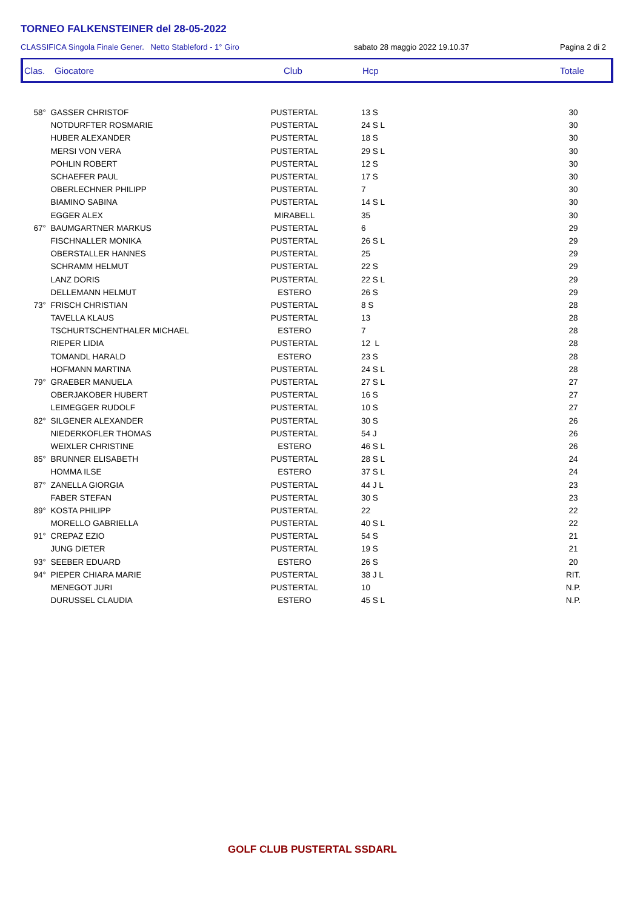TORNEO FALKENSTEINER del 28-05-2022
CLASSIFICA Singola Finale Gener. Netto Stableford - 1° Giro sabato 28 maggio 2022 19.10.37 Pagina 2 di 2
Clas. Giocatore Club Hcp Totale
| 58° | GASSER CHRISTOF | PUSTERTAL | 13 S | 30 |
| | NOTDURFTER ROSMARIE | PUSTERTAL | 24 S L | 30 |
| | HUBER ALEXANDER | PUSTERTAL | 18 S | 30 |
| | MERSI VON VERA | PUSTERTAL | 29 S L | 30 |
| | POHLIN ROBERT | PUSTERTAL | 12 S | 30 |
| | SCHAEFER PAUL | PUSTERTAL | 17 S | 30 |
| | OBERLECHNER PHILIPP | PUSTERTAL | 7 | 30 |
| | BIAMINO SABINA | PUSTERTAL | 14 S L | 30 |
| | EGGER ALEX | MIRABELL | 35 | 30 |
| 67° | BAUMGARTNER MARKUS | PUSTERTAL | 6 | 29 |
| | FISCHNALLER MONIKA | PUSTERTAL | 26 S L | 29 |
| | OBERSTALLER HANNES | PUSTERTAL | 25 | 29 |
| | SCHRAMM HELMUT | PUSTERTAL | 22 S | 29 |
| | LANZ DORIS | PUSTERTAL | 22 S L | 29 |
| | DELLEMANN HELMUT | ESTERO | 26 S | 29 |
| 73° | FRISCH CHRISTIAN | PUSTERTAL | 8 S | 28 |
| | TAVELLA KLAUS | PUSTERTAL | 13 | 28 |
| | TSCHURTSCHENTHALER MICHAEL | ESTERO | 7 | 28 |
| | RIEPER LIDIA | PUSTERTAL | 12 L | 28 |
| | TOMANDL HARALD | ESTERO | 23 S | 28 |
| | HOFMANN MARTINA | PUSTERTAL | 24 S L | 28 |
| 79° | GRAEBER MANUELA | PUSTERTAL | 27 S L | 27 |
| | OBERJAKOBER HUBERT | PUSTERTAL | 16 S | 27 |
| | LEIMEGGER RUDOLF | PUSTERTAL | 10 S | 27 |
| 82° | SILGENER ALEXANDER | PUSTERTAL | 30 S | 26 |
| | NIEDERKOFLER THOMAS | PUSTERTAL | 54 J | 26 |
| | WEIXLER CHRISTINE | ESTERO | 46 S L | 26 |
| 85° | BRUNNER ELISABETH | PUSTERTAL | 28 S L | 24 |
| | HOMMA ILSE | ESTERO | 37 S L | 24 |
| 87° | ZANELLA GIORGIA | PUSTERTAL | 44 J L | 23 |
| | FABER STEFAN | PUSTERTAL | 30 S | 23 |
| 89° | KOSTA PHILIPP | PUSTERTAL | 22 | 22 |
| | MORELLO GABRIELLA | PUSTERTAL | 40 S L | 22 |
| 91° | CREPAZ EZIO | PUSTERTAL | 54 S | 21 |
| | JUNG DIETER | PUSTERTAL | 19 S | 21 |
| 93° | SEEBER EDUARD | ESTERO | 26 S | 20 |
| 94° | PIEPER CHIARA MARIE | PUSTERTAL | 38 J L | RIT. |
| | MENEGOT JURI | PUSTERTAL | 10 | N.P. |
| | DURUSSEL CLAUDIA | ESTERO | 45 S L | N.P. |
GOLF CLUB PUSTERTAL SSDARL